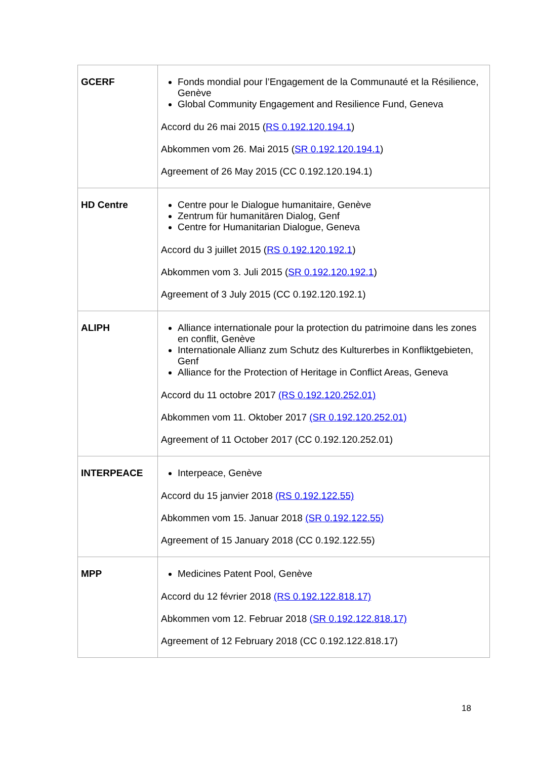| GCERF | Fonds mondial pour l’Engagement de la Communauté et la Résilience, Genève Global Community Engagement and Resilience Fund, Geneva Accord du 26 mai 2015 ( RS 0.192.120.194.1 ) Abkommen vom 26. Mai 2015 ( SR 0.192.120.194.1 ) Agreement of 26 May 2015 (CC 0.192.120.194.1) |
| HD Centre | Centre pour le Dialogue humanitaire, Genève Zentrum für humanitären Dialog, Genf Centre for Humanitarian Dialogue, Geneva Accord du 3 juillet 2015 ( RS 0.192.120.192.1 ) Abkommen vom 3. Juli 2015 ( SR 0.192.120.192.1 ) Agreement of 3 July 2015 (CC 0.192.120.192.1) |
| ALIPH | Alliance internationale pour la protection du patrimoine dans les zones en conflit, Genève Internationale Allianz zum Schutz des Kulturerbes in Konfliktgebieten, Genf Alliance for the Protection of Heritage in Conflict Areas, Geneva Accord du 11 octobre 2017 (RS 0.192.120.252.01) Abkommen vom 11. Oktober 2017 (SR 0.192.120.252.01) Agreement of 11 October 2017 (CC 0.192.120.252.01) |
| INTERPEACE | Interpeace, Genève Accord du 15 janvier 2018 (RS 0.192.122.55) Abkommen vom 15. Januar 2018 (SR 0.192.122.55) Agreement of 15 January 2018 (CC 0.192.122.55) |
| MPP | Medicines Patent Pool, Genève Accord du 12 février 2018 (RS 0.192.122.818.17) Abkommen vom 12. Februar 2018 (SR 0.192.122.818.17) Agreement of 12 February 2018 (CC 0.192.122.818.17) |
18